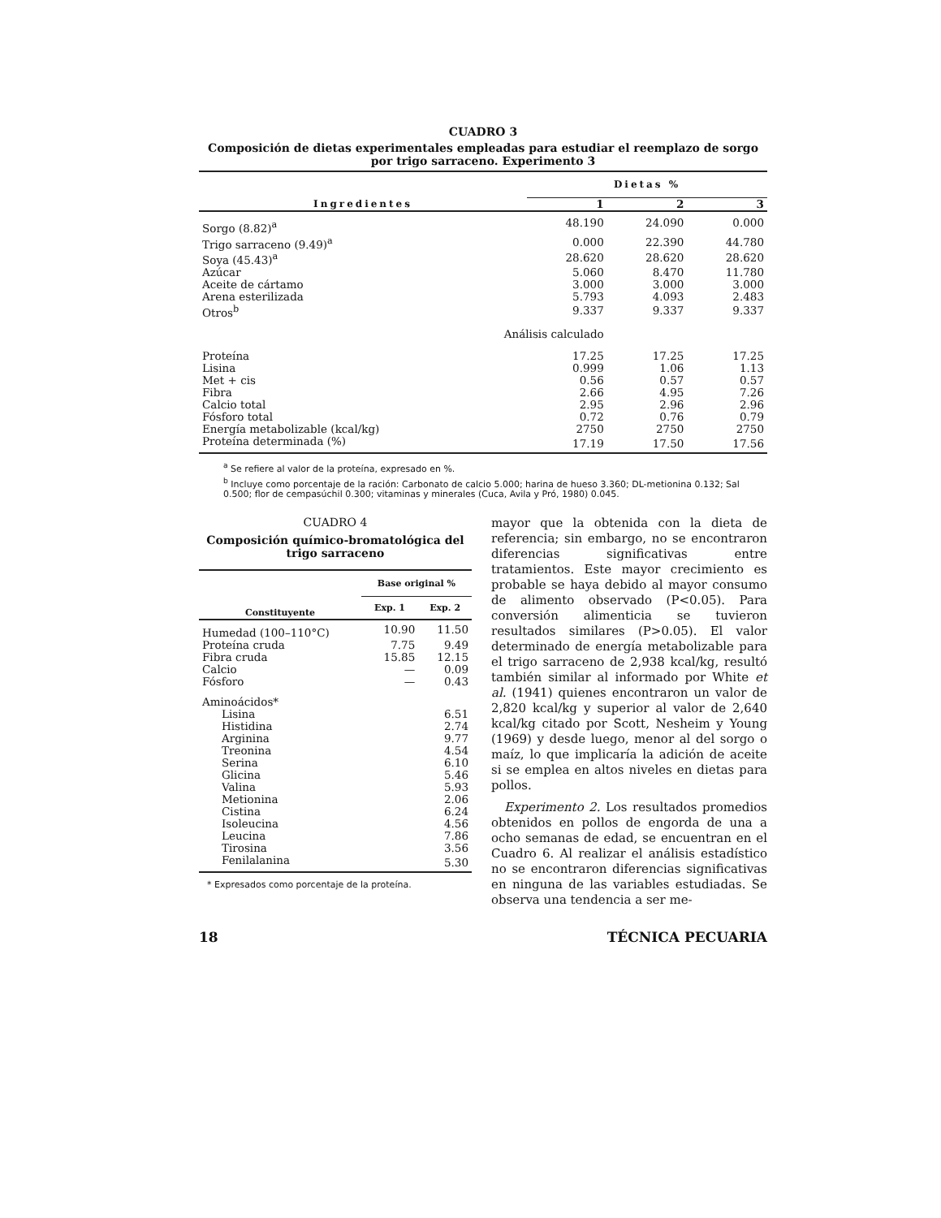CUADRO 3
Composición de dietas experimentales empleadas para estudiar el reemplazo de sorgo por trigo sarraceno. Experimento 3
| Ingredientes | Dietas % | | |
| --- | --- | --- | --- |
| | 1 | 2 | 3 |
| Sorgo (8.82)<sup>a</sup> | 48.190 | 24.090 | 0.000 |
| Trigo sarraceno (9.49)<sup>a</sup> | 0.000 | 22.390 | 44.780 |
| Soya (45.43)<sup>a</sup> | 28.620 | 28.620 | 28.620 |
| Azúcar | 5.060 | 8.470 | 11.780 |
| Aceite de cártamo | 3.000 | 3.000 | 3.000 |
| Arena esterilizada | 5.793 | 4.093 | 2.483 |
| Otros<sup>b</sup> | 9.337 | 9.337 | 9.337 |
| Análisis calculado | | | |
| Proteína | 17.25 | 17.25 | 17.25 |
| Lisina | 0.999 | 1.06 | 1.13 |
| Met + cis | 0.56 | 0.57 | 0.57 |
| Fibra | 2.66 | 4.95 | 7.26 |
| Calcio total | 2.95 | 2.96 | 2.96 |
| Fósforo total | 0.72 | 0.76 | 0.79 |
| Energía metabolizable (kcal/kg) | 2750 | 2750 | 2750 |
| Proteína determinada (%) | 17.19 | 17.50 | 17.56 |
<sup>a</sup> Se refiere al valor de la proteína, expresado en %.
<sup>b</sup> Incluye como porcentaje de la ración: Carbonato de calcio 5.000; harina de hueso 3.360; DL-metionina 0.132; Sal 0.500; flor de cempasúchil 0.300; vitaminas y minerales (Cuca, Avila y Pró, 1980) 0.045.
CUADRO 4
Composición químico-bromatológica del trigo sarraceno
| Constituyente | Base original % | |
| --- | --- | --- |
| | Exp. 1 | Exp. 2 |
| Humedad (100–110°C) | 10.90 | 11.50 |
| Proteína cruda | 7.75 | 9.49 |
| Fibra cruda | 15.85 | 12.15 |
| Calcio | — | 0.09 |
| Fósforo | — | 0.43 |
| Aminoácidos* | | |
| Lisina | | 6.51 |
| Histidina | | 2.74 |
| Arginina | | 9.77 |
| Treonina | | 4.54 |
| Serina | | 6.10 |
| Glicina | | 5.46 |
| Valina | | 5.93 |
| Metionina | | 2.06 |
| Cistina | | 6.24 |
| Isoleucina | | 4.56 |
| Leucina | | 7.86 |
| Tirosina | | 3.56 |
| Fenilalanina | | 5.30 |
* Expresados como porcentaje de la proteína.
mayor que la obtenida con la dieta de referencia; sin embargo, no se encontraron diferencias significativas entre tratamientos. Este mayor crecimiento es probable se haya debido al mayor consumo de alimento observado (P<0.05). Para conversión alimenticia se tuvieron resultados similares (P>0.05). El valor determinado de energía metabolizable para el trigo sarraceno de 2,938 kcal/kg, resultó también similar al informado por White et al. (1941) quienes encontraron un valor de 2,820 kcal/kg y superior al valor de 2,640 kcal/kg citado por Scott, Nesheim y Young (1969) y desde luego, menor al del sorgo o maíz, lo que implicaría la adición de aceite si se emplea en altos niveles en dietas para pollos.
Experimento 2. Los resultados promedios obtenidos en pollos de engorda de una a ocho semanas de edad, se encuentran en el Cuadro 6. Al realizar el análisis estadístico no se encontraron diferencias significativas en ninguna de las variables estudiadas. Se observa una tendencia a ser me-
18 TÉCNICA PECUARIA